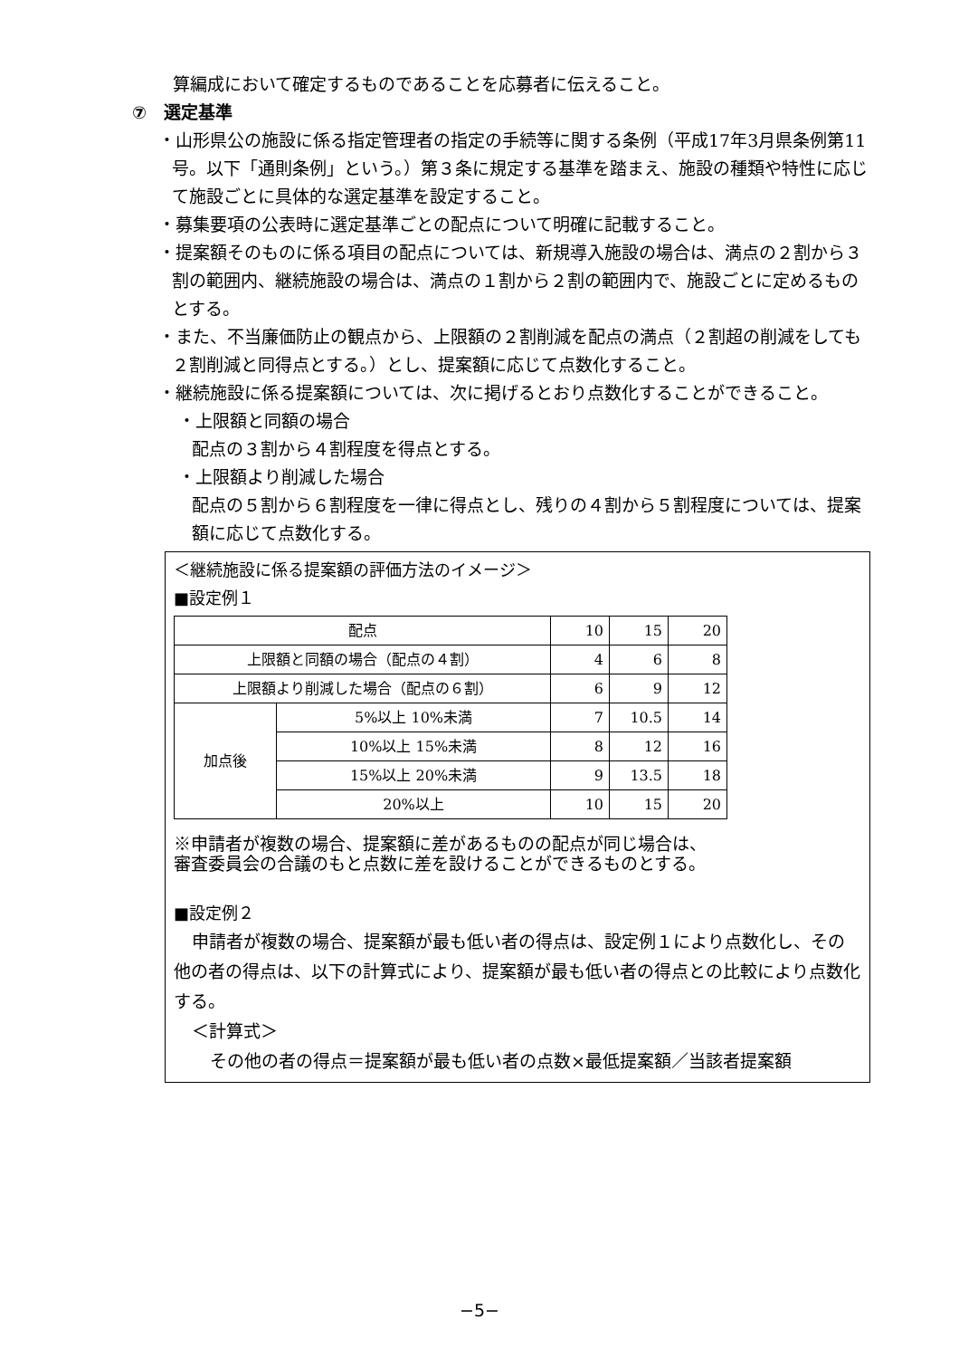算編成において確定するものであることを応募者に伝えること。
⑦　選定基準
・山形県公の施設に係る指定管理者の指定の手続等に関する条例（平成17年3月県条例第11号。以下「通則条例」という。）第３条に規定する基準を踏まえ、施設の種類や特性に応じて施設ごとに具体的な選定基準を設定すること。
・募集要項の公表時に選定基準ごとの配点について明確に記載すること。
・提案額そのものに係る項目の配点については、新規導入施設の場合は、満点の２割から３割の範囲内、継続施設の場合は、満点の１割から２割の範囲内で、施設ごとに定めるものとする。
・また、不当廉価防止の観点から、上限額の２割削減を配点の満点（２割超の削減をしても２割削減と同得点とする。）とし、提案額に応じて点数化すること。
・継続施設に係る提案額については、次に掲げるとおり点数化することができること。
・上限額と同額の場合
配点の３割から４割程度を得点とする。
・上限額より削減した場合
配点の５割から６割程度を一律に得点とし、残りの４割から５割程度については、提案額に応じて点数化する。
＜継続施設に係る提案額の評価方法のイメージ＞
■設定例１
| 配点 | | 10 | 15 | 20 |
| 上限額と同額の場合（配点の４割） | | 4 | 6 | 8 |
| 上限額より削減した場合（配点の６割） | | 6 | 9 | 12 |
| 加点後 | 5%以上 10%未満 | 7 | 10.5 | 14 |
| | 10%以上 15%未満 | 8 | 12 | 16 |
| | 15%以上 20%未満 | 9 | 13.5 | 18 |
| | 20%以上 | 10 | 15 | 20 |
※申請者が複数の場合、提案額に差があるものの配点が同じ場合は、
審査委員会の合議のもと点数に差を設けることができるものとする。
■設定例２
申請者が複数の場合、提案額が最も低い者の得点は、設定例１により点数化し、その他の者の得点は、以下の計算式により、提案額が最も低い者の得点との比較により点数化する。
＜計算式＞
その他の者の得点＝提案額が最も低い者の点数×最低提案額／当該者提案額
−5−